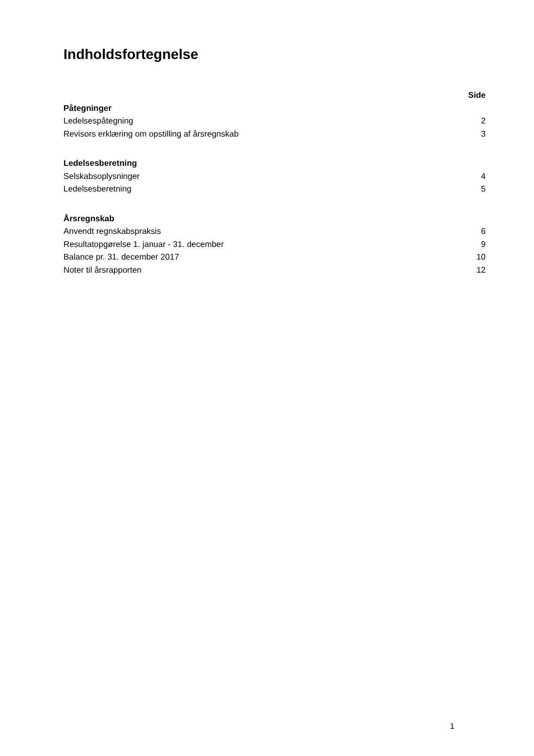Indholdsfortegnelse
Side
Påtegninger
Ledelsespåtegning 2
Revisors erklæring om opstilling af årsregnskab 3
Ledelsesberetning
Selskabsoplysninger 4
Ledelsesberetning 5
Årsregnskab
Anvendt regnskabspraksis 6
Resultatopgørelse 1. januar - 31. december 9
Balance pr. 31. december 2017 10
Noter til årsrapporten 12
1